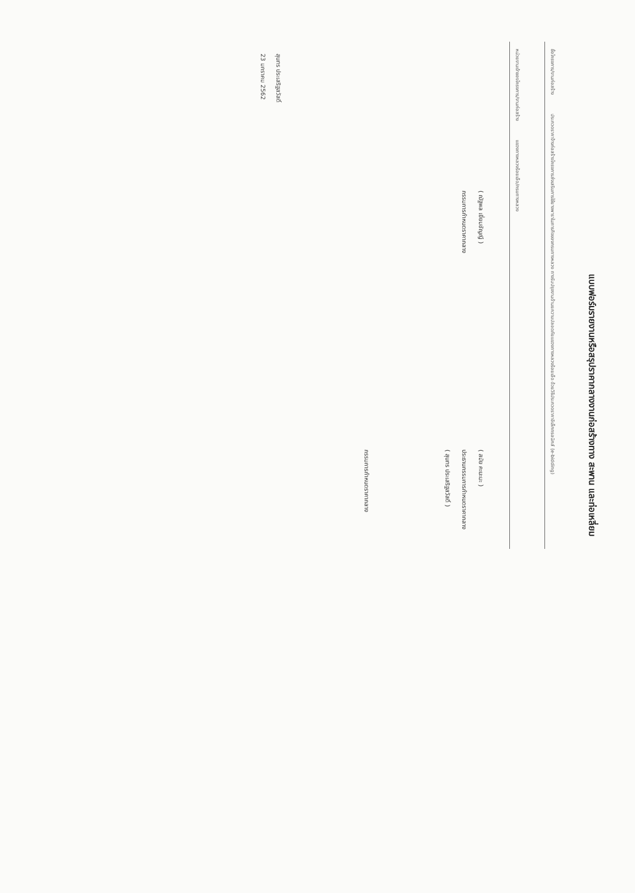แบบฟอร์มรายงานหรือสรุปราคากลางงานก่อสร้างทาง สะพาน และท่อเหลี่ยม
ชื่อโครงการ/งานก่อสร้าง ประกวดราคาจ้างก่อสร้างโครงการส่งเสริมการใช้ยางพาราในภารกิจของกรมทางหลวง ทางรับปรุงงานด้านยความปลอดภัยแขวงทางหลวงร้อยเอ็ด ด้วยวิธีประกวดราคาอิเล็กทรอนิกส์ (e-bidding)
หน่วยงานเจ้าของโครงการ/งานก่อสร้าง แขวงทางหลวงร้อยเอ็ด/กรมทางหลวง
( ณัฐพล เยี่ยมชัญญี )
กรรมการกำหนดราคากลาง
( สมัย คะนะมะ )
ประธานกรรมการกำหนดราคากลาง
( สุนทร ประเสริฐสวัสดิ์ )
กรรมการกำหนดราคากลาง
สุนทร ประเสริฐสวัสดิ์
23 มกราคม 2562